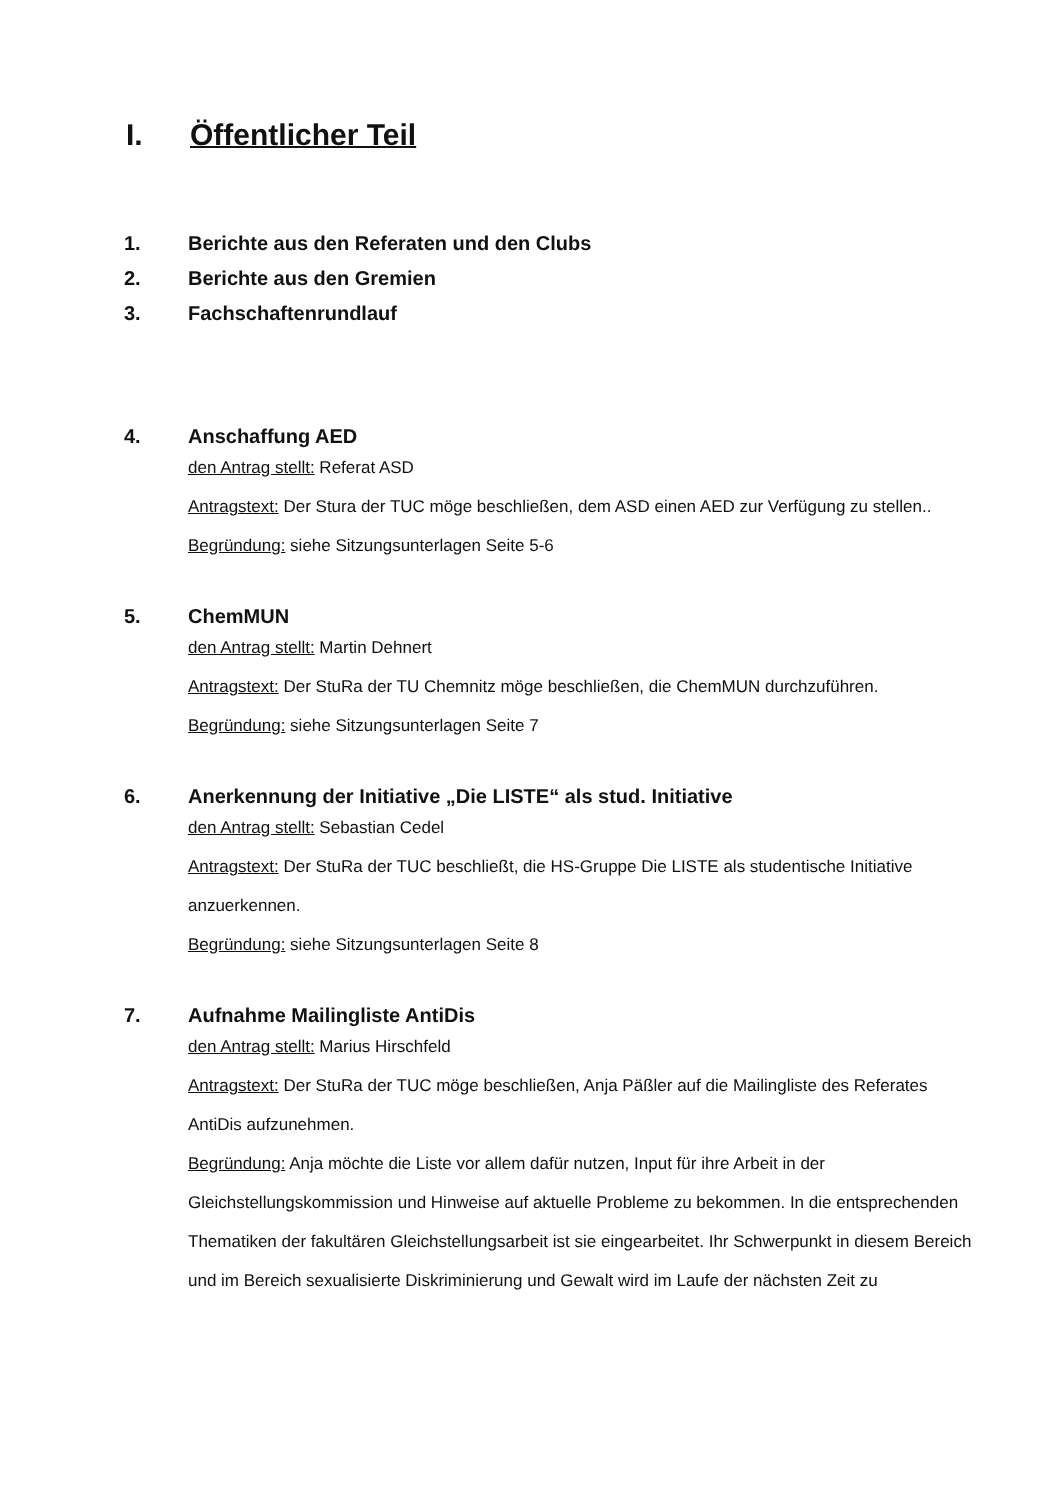I. Öffentlicher Teil
1. Berichte aus den Referaten und den Clubs
2. Berichte aus den Gremien
3. Fachschaftenrundlauf
4. Anschaffung AED
den Antrag stellt: Referat ASD
Antragstext: Der Stura der TUC möge beschließen, dem ASD einen AED zur Verfügung zu stellen..
Begründung: siehe Sitzungsunterlagen Seite 5-6
5. ChemMUN
den Antrag stellt: Martin Dehnert
Antragstext: Der StuRa der TU Chemnitz möge beschließen, die ChemMUN durchzuführen.
Begründung: siehe Sitzungsunterlagen Seite 7
6. Anerkennung der Initiative „Die LISTE“ als stud. Initiative
den Antrag stellt: Sebastian Cedel
Antragstext: Der StuRa der TUC beschließt, die HS-Gruppe Die LISTE als studentische Initiative anzuerkennen.
Begründung: siehe Sitzungsunterlagen Seite 8
7. Aufnahme Mailingliste AntiDis
den Antrag stellt: Marius Hirschfeld
Antragstext: Der StuRa der TUC möge beschließen, Anja Päßler auf die Mailingliste des Referates AntiDis aufzunehmen.
Begründung: Anja möchte die Liste vor allem dafür nutzen, Input für ihre Arbeit in der Gleichstellungskommission und Hinweise auf aktuelle Probleme zu bekommen. In die entsprechenden Thematiken der fakultären Gleichstellungsarbeit ist sie eingearbeitet. Ihr Schwerpunkt in diesem Bereich und im Bereich sexualisierte Diskriminierung und Gewalt wird im Laufe der nächsten Zeit zu